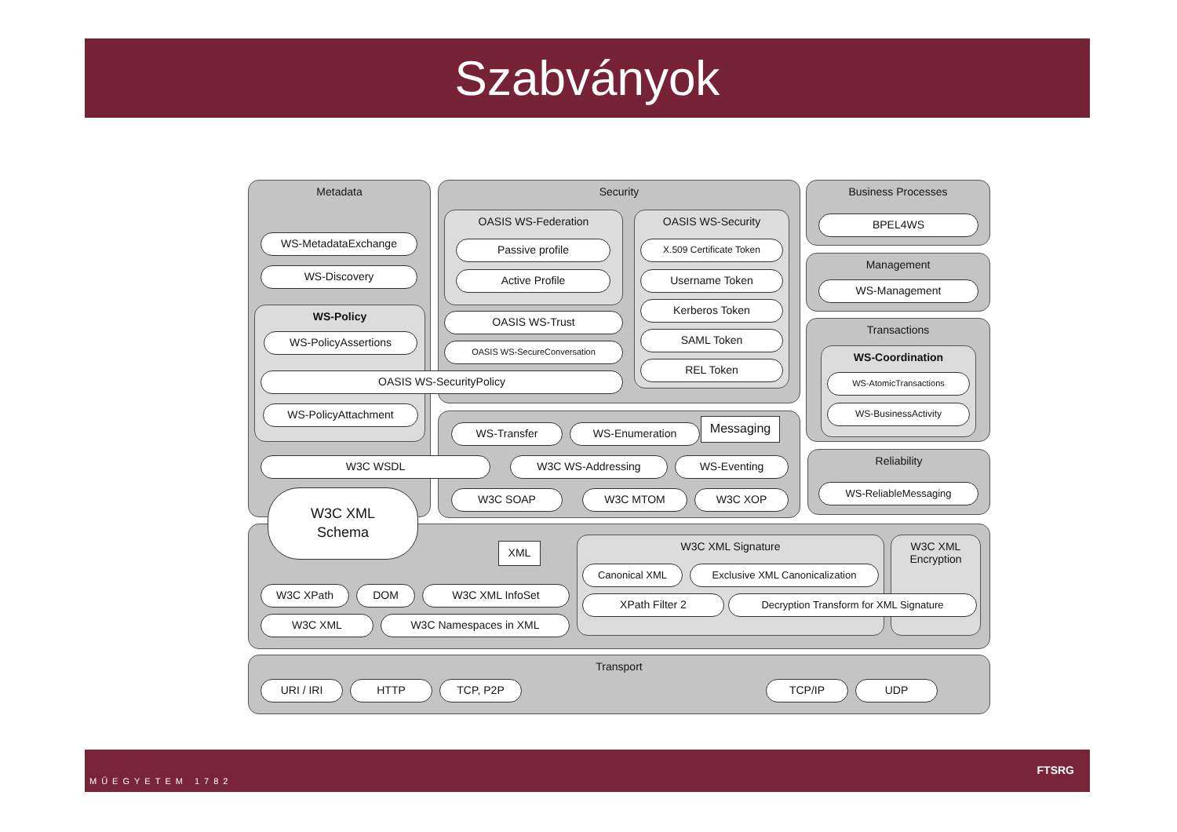Szabványok
Metadata
WS-MetadataExchange
WS-Discovery
WS-Policy
WS-PolicyAssertions
WS-PolicyAttachment
Security
OASIS WS-Federation
Passive profile
Active Profile
OASIS WS-Trust
OASIS WS-SecureConversation
OASIS WS-Security
X.509 Certificate Token
Username Token
Kerberos Token
SAML Token
REL Token
OASIS WS-SecurityPolicy
Business Processes
BPEL4WS
Management
WS-Management
Transactions
WS-Coordination
WS-AtomicTransactions
WS-BusinessActivity
Reliability
WS-ReliableMessaging
WS-Transfer WS-Enumeration Messaging
W3C WSDL W3C WS-Addressing WS-Eventing
W3C SOAP W3C MTOM W3C XOP
W3C XML
Schema
XML
W3C XPath DOM W3C XML InfoSet
W3C XML W3C Namespaces in XML
W3C XML Signature
W3C XML
Encryption
Canonical XML Exclusive XML Canonicalization
XPath Filter 2 Decryption Transform for XML Signature
Transport
URI / IRI HTTP TCP, P2P TCP/IP UDP
MŰEGYETEM 1782 FTSRG